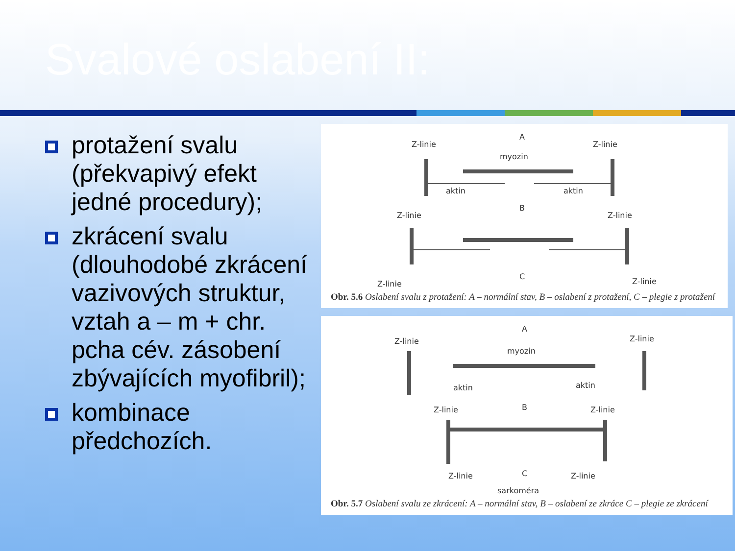Svalové oslabení II:
protažení svalu (překvapivý efekt jedné procedury);
zkrácení svalu (dlouhodobé zkrácení vazivových struktur, vztah a – m + chr. pcha cév. zásobení zbývajících myofibril);
kombinace předchozích.
A
Z-linie
Z-linie
myozin
aktin
aktin
B
Z-linie
Z-linie
C
Z-linie
Z-linie
Obr. 5.6 Oslabení svalu z protažení: A – normální stav, B – oslabení z protažení, C – plegie z protažení
A
Z-linie
Z-linie
myozin
aktin
aktin
B
Z-linie
Z-linie
C
Z-linie
Z-linie
sarkoméra
Obr. 5.7 Oslabení svalu ze zkrácení: A – normální stav, B – oslabení ze zkráce C – plegie ze zkrácení